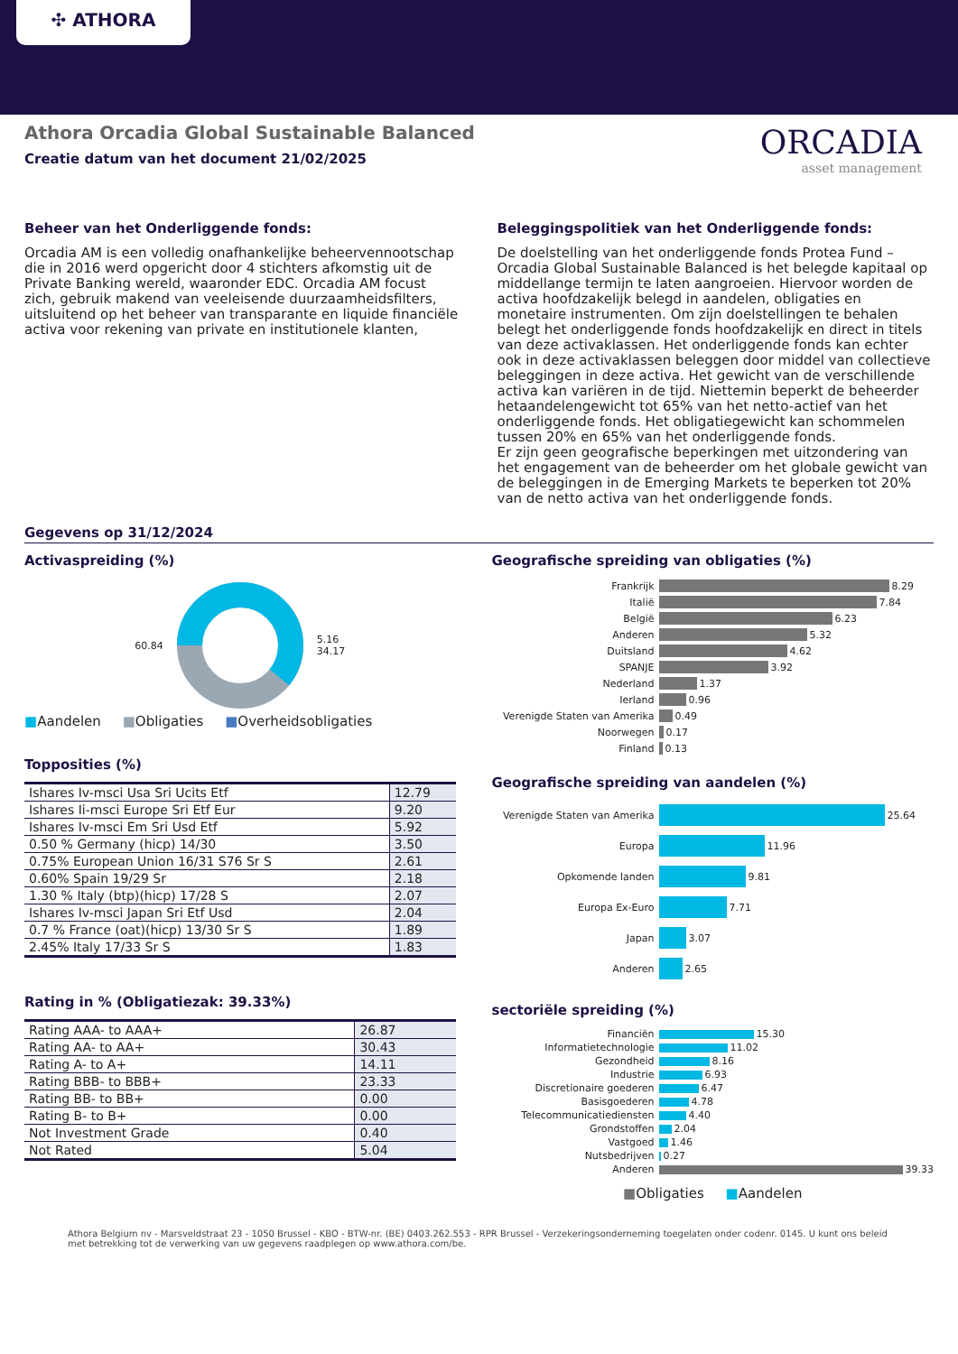✣ ATHORA
Athora Orcadia Global Sustainable Balanced
Creatie datum van het document 21/02/2025
ORCADIA
asset management
Beheer van het Onderliggende fonds:
Orcadia AM is een volledig onafhankelijke beheervennootschap die in 2016 werd opgericht door 4 stichters afkomstig uit de Private Banking wereld, waaronder EDC. Orcadia AM focust zich, gebruik makend van veeleisende duurzaamheidsfilters, uitsluitend op het beheer van transparante en liquide financiële activa voor rekening van private en institutionele klanten,
Beleggingspolitiek van het Onderliggende fonds:
De doelstelling van het onderliggende fonds Protea Fund – Orcadia Global Sustainable Balanced is het belegde kapitaal op middellange termijn te laten aangroeien. Hiervoor worden de activa hoofdzakelijk belegd in aandelen, obligaties en monetaire instrumenten. Om zijn doelstellingen te behalen belegt het onderliggende fonds hoofdzakelijk en direct in titels van deze activaklassen. Het onderliggende fonds kan echter ook in deze activaklassen beleggen door middel van collectieve beleggingen in deze activa. Het gewicht van de verschillende activa kan variëren in de tijd. Niettemin beperkt de beheerder hetaandelengewicht tot 65% van het netto-actief van het onderliggende fonds. Het obligatiegewicht kan schommelen tussen 20% en 65% van het onderliggende fonds.
Er zijn geen geografische beperkingen met uitzondering van het engagement van de beheerder om het globale gewicht van de beleggingen in de Emerging Markets te beperken tot 20% van de netto activa van het onderliggende fonds.
Gegevens op 31/12/2024
Activaspreiding (%)
60.84
5.16
34.17
■Aandelen ■Obligaties ■Overheidsobligaties
Topposities (%)
| Ishares Iv-msci Usa Sri Ucits Etf | 12.79 |
| Ishares Ii-msci Europe Sri Etf Eur | 9.20 |
| Ishares Iv-msci Em Sri Usd Etf | 5.92 |
| 0.50 % Germany (hicp) 14/30 | 3.50 |
| 0.75% European Union 16/31 S76 Sr S | 2.61 |
| 0.60% Spain 19/29 Sr | 2.18 |
| 1.30 % Italy (btp)(hicp) 17/28 S | 2.07 |
| Ishares Iv-msci Japan Sri Etf Usd | 2.04 |
| 0.7 % France (oat)(hicp) 13/30 Sr S | 1.89 |
| 2.45% Italy 17/33 Sr S | 1.83 |
Rating in % (Obligatiezak: 39.33%)
| Rating AAA- to AAA+ | 26.87 |
| Rating AA- to AA+ | 30.43 |
| Rating A- to A+ | 14.11 |
| Rating BBB- to BBB+ | 23.33 |
| Rating BB- to BB+ | 0.00 |
| Rating B- to B+ | 0.00 |
| Not Investment Grade | 0.40 |
| Not Rated | 5.04 |
Geografische spreiding van obligaties (%)
Frankrijk 8.29
Italië 7.84
België 6.23
Anderen 5.32
Duitsland 4.62
SPANJE 3.92
Nederland 1.37
Ierland 0.96
Verenigde Staten van Amerika 0.49
Noorwegen 0.17
Finland 0.13
Geografische spreiding van aandelen (%)
Verenigde Staten van Amerika 25.64
Europa 11.96
Opkomende landen 9.81
Europa Ex-Euro 7.71
Japan 3.07
Anderen 2.65
sectoriële spreiding (%)
Financiën 15.30
Informatietechnologie 11.02
Gezondheid 8.16
Industrie 6.93
Discretionaire goederen 6.47
Basisgoederen 4.78
Telecommunicatiediensten 4.40
Grondstoffen 2.04
Vastgoed 1.46
Nutsbedrijven 0.27
Anderen 39.33
■Obligaties ■Aandelen
Athora Belgium nv - Marsveldstraat 23 - 1050 Brussel - KBO - BTW-nr. (BE) 0403.262.553 - RPR Brussel - Verzekeringsonderneming toegelaten onder codenr. 0145. U kunt ons beleid met betrekking tot de verwerking van uw gegevens raadplegen op www.athora.com/be.